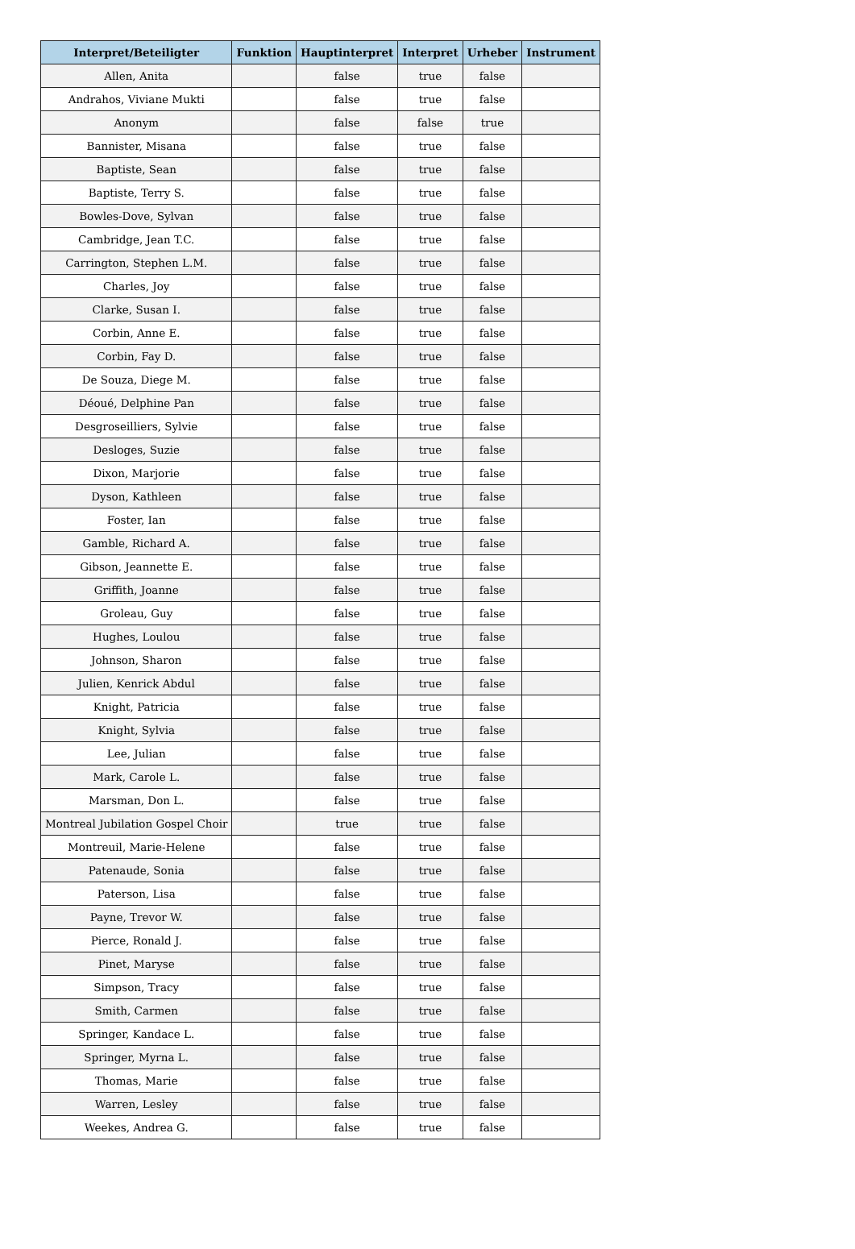| Interpret/Beteiligter | Funktion | Hauptinterpret | Interpret | Urheber | Instrument |
| --- | --- | --- | --- | --- | --- |
| Allen, Anita | | false | true | false | |
| Andrahos, Viviane Mukti | | false | true | false | |
| Anonym | | false | false | true | |
| Bannister, Misana | | false | true | false | |
| Baptiste, Sean | | false | true | false | |
| Baptiste, Terry S. | | false | true | false | |
| Bowles-Dove, Sylvan | | false | true | false | |
| Cambridge, Jean T.C. | | false | true | false | |
| Carrington, Stephen L.M. | | false | true | false | |
| Charles, Joy | | false | true | false | |
| Clarke, Susan I. | | false | true | false | |
| Corbin, Anne E. | | false | true | false | |
| Corbin, Fay D. | | false | true | false | |
| De Souza, Diege M. | | false | true | false | |
| Déoué, Delphine Pan | | false | true | false | |
| Desgroseilliers, Sylvie | | false | true | false | |
| Desloges, Suzie | | false | true | false | |
| Dixon, Marjorie | | false | true | false | |
| Dyson, Kathleen | | false | true | false | |
| Foster, Ian | | false | true | false | |
| Gamble, Richard A. | | false | true | false | |
| Gibson, Jeannette E. | | false | true | false | |
| Griffith, Joanne | | false | true | false | |
| Groleau, Guy | | false | true | false | |
| Hughes, Loulou | | false | true | false | |
| Johnson, Sharon | | false | true | false | |
| Julien, Kenrick Abdul | | false | true | false | |
| Knight, Patricia | | false | true | false | |
| Knight, Sylvia | | false | true | false | |
| Lee, Julian | | false | true | false | |
| Mark, Carole L. | | false | true | false | |
| Marsman, Don L. | | false | true | false | |
| Montreal Jubilation Gospel Choir | | true | true | false | |
| Montreuil, Marie-Helene | | false | true | false | |
| Patenaude, Sonia | | false | true | false | |
| Paterson, Lisa | | false | true | false | |
| Payne, Trevor W. | | false | true | false | |
| Pierce, Ronald J. | | false | true | false | |
| Pinet, Maryse | | false | true | false | |
| Simpson, Tracy | | false | true | false | |
| Smith, Carmen | | false | true | false | |
| Springer, Kandace L. | | false | true | false | |
| Springer, Myrna L. | | false | true | false | |
| Thomas, Marie | | false | true | false | |
| Warren, Lesley | | false | true | false | |
| Weekes, Andrea G. | | false | true | false | |